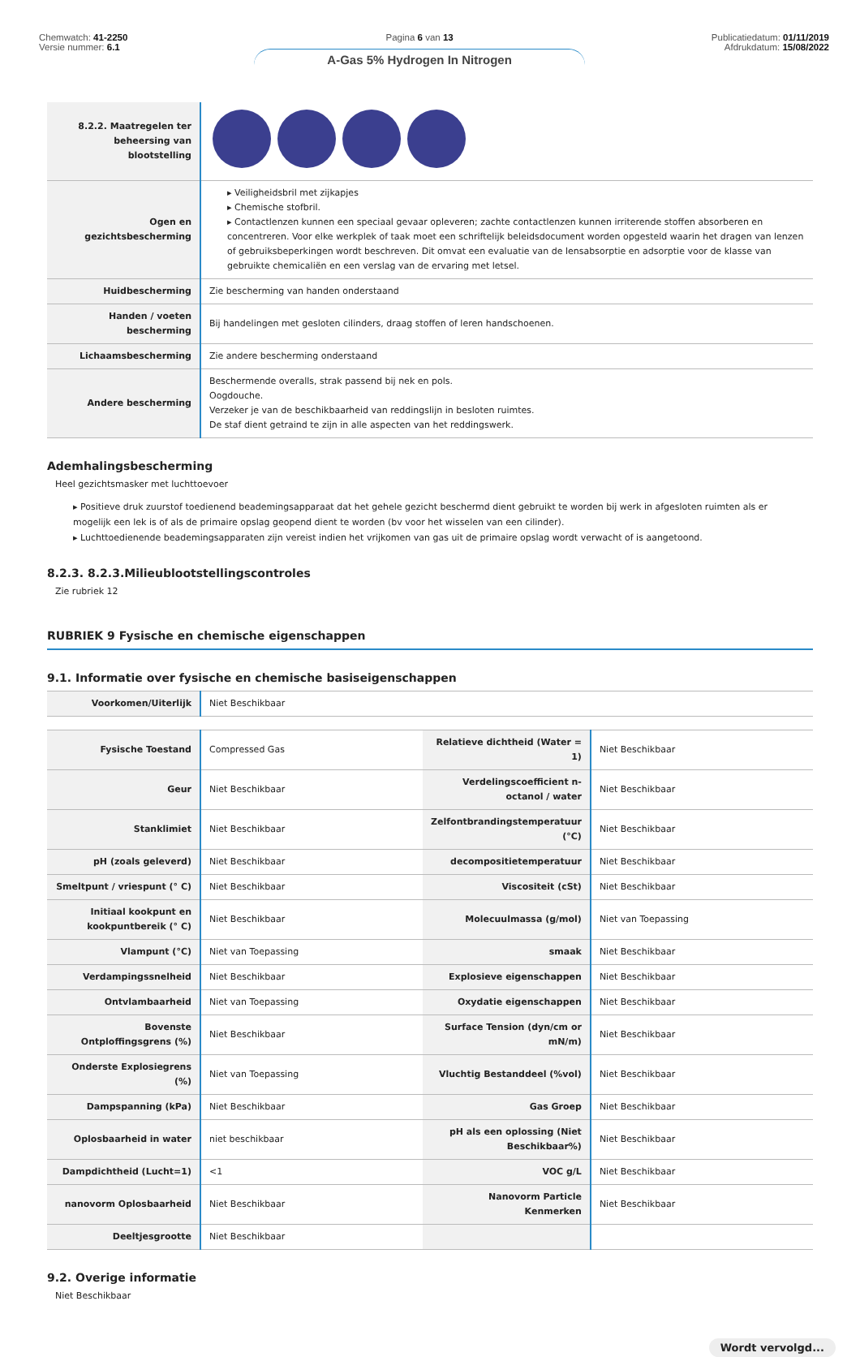Chemwatch: 41-2250
Versie nummer: 6.1
Pagina 6 van 13
A-Gas 5% Hydrogen In Nitrogen
Publicatiedatum: 01/11/2019
Afdrukdatum: 15/08/2022
| 8.2.2. Maatregelen ter beheersing van blootstelling | |
| Ogen en gezichtsbescherming | ▸ Veiligheidsbril met zijkapjes ▸ Chemische stofbril. ▸ Contactlenzen kunnen een speciaal gevaar opleveren; zachte contactlenzen kunnen irriterende stoffen absorberen en concentreren. Voor elke werkplek of taak moet een schriftelijk beleidsdocument worden opgesteld waarin het dragen van lenzen of gebruiksbeperkingen wordt beschreven. Dit omvat een evaluatie van de lensabsorptie en adsorptie voor de klasse van gebruikte chemicaliën en een verslag van de ervaring met letsel. |
| Huidbescherming | Zie bescherming van handen onderstaand |
| Handen / voeten bescherming | Bij handelingen met gesloten cilinders, draag stoffen of leren handschoenen. |
| Lichaamsbescherming | Zie andere bescherming onderstaand |
| Andere bescherming | Beschermende overalls, strak passend bij nek en pols. Oogdouche. Verzeker je van de beschikbaarheid van reddingslijn in besloten ruimtes. De staf dient getraind te zijn in alle aspecten van het reddingswerk. |
Ademhalingsbescherming
Heel gezichtsmasker met luchttoevoer
▸ Positieve druk zuurstof toedienend beademingsapparaat dat het gehele gezicht beschermd dient gebruikt te worden bij werk in afgesloten ruimten als er mogelijk een lek is of als de primaire opslag geopend dient te worden (bv voor het wisselen van een cilinder).
▸ Luchttoedienende beademingsapparaten zijn vereist indien het vrijkomen van gas uit de primaire opslag wordt verwacht of is aangetoond.
8.2.3. 8.2.3.Milieublootstellingscontroles
Zie rubriek 12
RUBRIEK 9 Fysische en chemische eigenschappen
9.1. Informatie over fysische en chemische basiseigenschappen
| Voorkomen/Uiterlijk | Niet Beschikbaar |
| Fysische Toestand | Compressed Gas | Relatieve dichtheid (Water = 1) | Niet Beschikbaar |
| Geur | Niet Beschikbaar | Verdelingscoefficient n-octanol / water | Niet Beschikbaar |
| Stanklimiet | Niet Beschikbaar | Zelfontbrandingstemperatuur (°C) | Niet Beschikbaar |
| pH (zoals geleverd) | Niet Beschikbaar | decompositietemperatuur | Niet Beschikbaar |
| Smeltpunt / vriespunt (° C) | Niet Beschikbaar | Viscositeit (cSt) | Niet Beschikbaar |
| Initiaal kookpunt en kookpuntbereik (° C) | Niet Beschikbaar | Molecuulmassa (g/mol) | Niet van Toepassing |
| Vlampunt (°C) | Niet van Toepassing | smaak | Niet Beschikbaar |
| Verdampingssnelheid | Niet Beschikbaar | Explosieve eigenschappen | Niet Beschikbaar |
| Ontvlambaarheid | Niet van Toepassing | Oxydatie eigenschappen | Niet Beschikbaar |
| Bovenste Ontploffingsgrens (%) | Niet Beschikbaar | Surface Tension (dyn/cm or mN/m) | Niet Beschikbaar |
| Onderste Explosiegrens (%) | Niet van Toepassing | Vluchtig Bestanddeel (%vol) | Niet Beschikbaar |
| Dampspanning (kPa) | Niet Beschikbaar | Gas Groep | Niet Beschikbaar |
| Oplosbaarheid in water | niet beschikbaar | pH als een oplossing (Niet Beschikbaar%) | Niet Beschikbaar |
| Dampdichtheid (Lucht=1) | <1 | VOC g/L | Niet Beschikbaar |
| nanovorm Oplosbaarheid | Niet Beschikbaar | Nanovorm Particle Kenmerken | Niet Beschikbaar |
| Deeltjesgrootte | Niet Beschikbaar | | |
9.2. Overige informatie
Niet Beschikbaar
Wordt vervolgd...